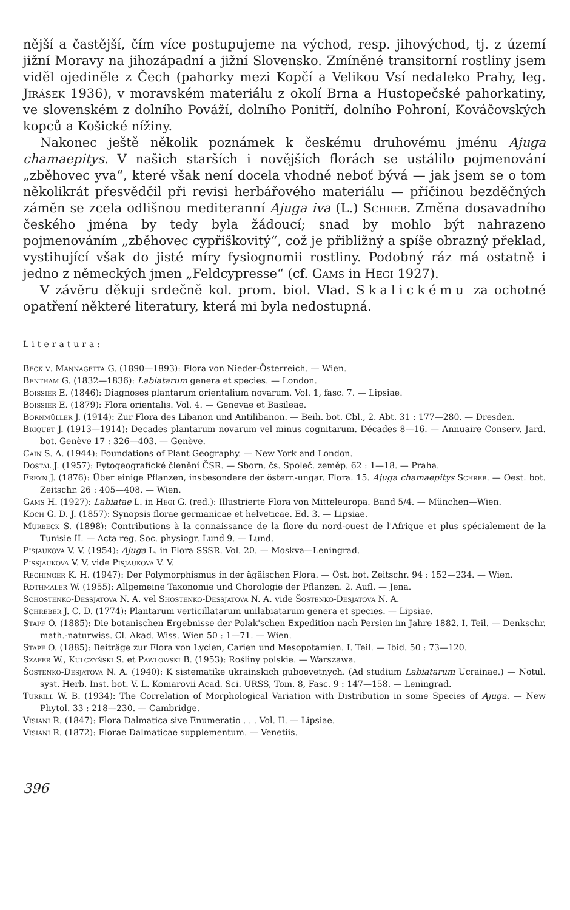nější a častější, čím více postupujeme na východ, resp. jihovýchod, tj. z území jižní Moravy na jihozápadní a jižní Slovensko. Zmíněné transitorní rostliny jsem viděl ojediněle z Čech (pahorky mezi Kopčí a Velikou Vsí nedaleko Prahy, leg. Jirásek 1936), v moravském materiálu z okolí Brna a Hustopečské pahorkatiny, ve slovenském z dolního Pováží, dolního Ponitří, dolního Pohroní, Kováčovských kopců a Košické nížiny.
Nakonec ještě několik poznámek k českému druhovému jménu Ajuga chamaepitys. V našich starších i novějších florách se ustálilo pojmenování „zběhovec yva“, které však není docela vhodné neboť bývá — jak jsem se o tom několikrát přesvědčil při revisi herbářového materiálu — příčinou bezděčných záměn se zcela odlišnou mediteranní Ajuga iva (L.) Schreb. Změna dosavadního českého jména by tedy byla žádoucí; snad by mohlo být nahrazeno pojmenováním „zběhovec cypřiškovitý“, což je přibližný a spíše obrazný překlad, vystihující však do jisté míry fysiognomii rostliny. Podobný ráz má ostatně i jedno z německých jmen „Feldcypresse“ (cf. Gams in Hegi 1927).
V závěru děkuji srdečně kol. prom. biol. Vlad. Skalickému za ochotné opatření některé literatury, která mi byla nedostupná.
Literatura:
Beck v. Mannagetta G. (1890—1893): Flora von Nieder-Österreich. — Wien.
Bentham G. (1832—1836): Labiatarum genera et species. — London.
Boissier E. (1846): Diagnoses plantarum orientalium novarum. Vol. 1, fasc. 7. — Lipsiae.
Boissier E. (1879): Flora orientalis. Vol. 4. — Genevae et Basileae.
Bornmüller J. (1914): Zur Flora des Libanon und Antilibanon. — Beih. bot. Cbl., 2. Abt. 31 : 177—280. — Dresden.
Briquet J. (1913—1914): Decades plantarum novarum vel minus cognitarum. Décades 8—16. — Annuaire Conserv. Jard. bot. Genève 17 : 326—403. — Genève.
Cain S. A. (1944): Foundations of Plant Geography. — New York and London.
Dostál J. (1957): Fytogeografické členění ČSR. — Sborn. čs. Společ. zeměp. 62 : 1—18. — Praha.
Freyn J. (1876): Über einige Pflanzen, insbesondere der österr.-ungar. Flora. 15. Ajuga chamaepitys Schreb. — Oest. bot. Zeitschr. 26 : 405—408. — Wien.
Gams H. (1927): Labiatae L. in Hegi G. (red.): Illustrierte Flora von Mitteleuropa. Band 5/4. — München—Wien.
Koch G. D. J. (1857): Synopsis florae germanicae et helveticae. Ed. 3. — Lipsiae.
Murbeck S. (1898): Contributions à la connaissance de la flore du nord-ouest de l'Afrique et plus spécialement de la Tunisie II. — Acta reg. Soc. physiogr. Lund 9. — Lund.
Pisjaukova V. V. (1954): Ajuga L. in Flora SSSR. Vol. 20. — Moskva—Leningrad.
Pissjaukova V. V. vide Pisjaukova V. V.
Rechinger K. H. (1947): Der Polymorphismus in der ägäischen Flora. — Öst. bot. Zeitschr. 94 : 152—234. — Wien.
Rothmaler W. (1955): Allgemeine Taxonomie und Chorologie der Pflanzen. 2. Aufl. — Jena.
Schostenko-Dessjatova N. A. vel Shostenko-Dessjatova N. A. vide Šostenko-Desjatova N. A.
Schreber J. C. D. (1774): Plantarum verticillatarum unilabiatarum genera et species. — Lipsiae.
Stapf O. (1885): Die botanischen Ergebnisse der Polak'schen Expedition nach Persien im Jahre 1882. I. Teil. — Denkschr. math.-naturwiss. Cl. Akad. Wiss. Wien 50 : 1—71. — Wien.
Stapf O. (1885): Beiträge zur Flora von Lycien, Carien und Mesopotamien. I. Teil. — Ibid. 50 : 73—120.
Szafer W., Kulczyński S. et Pawlowski B. (1953): Rośliny polskie. — Warszawa.
Šostenko-Desjatova N. A. (1940): K sistematike ukrainskich guboevetnych. (Ad studium Labiatarum Ucrainae.) — Notul. syst. Herb. Inst. bot. V. L. Komarovii Acad. Sci. URSS, Tom. 8, Fasc. 9 : 147—158. — Leningrad.
Turrill W. B. (1934): The Correlation of Morphological Variation with Distribution in some Species of Ajuga. — New Phytol. 33 : 218—230. — Cambridge.
Visiani R. (1847): Flora Dalmatica sive Enumeratio . . . Vol. II. — Lipsiae.
Visiani R. (1872): Florae Dalmaticae supplementum. — Venetiis.
396